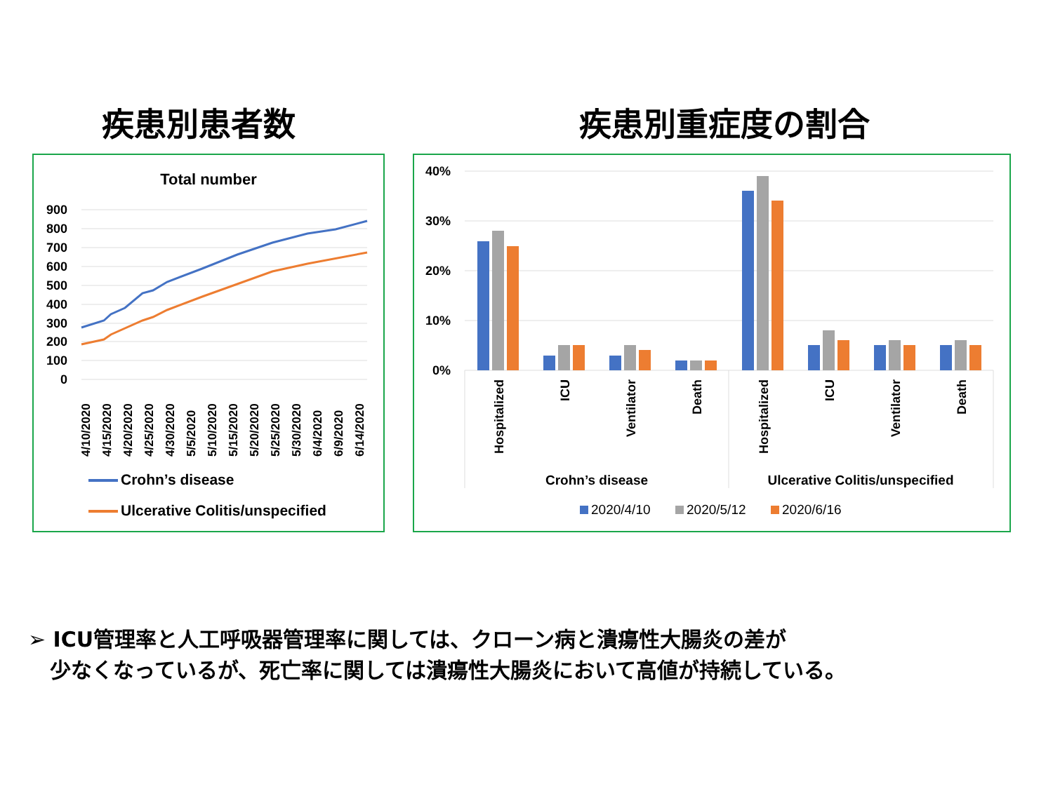疾患別患者数 疾患別重症度の割合
Total number
900
800
700
600
500
400
300
200
100
0
4/10/2020
4/15/2020
4/20/2020
4/25/2020
4/30/2020
5/5/2020
5/10/2020
5/15/2020
5/20/2020
5/25/2020
5/30/2020
6/4/2020
6/9/2020
6/14/2020
Crohn’s disease
Ulcerative Colitis/unspecified
40%
30%
20%
10%
0%
Hospitalized
ICU
Ventilator
Death
Hospitalized
ICU
Ventilator
Death
Crohn’s disease
Ulcerative Colitis/unspecified
2020/4/10
2020/5/12
2020/6/16
➢ ICU管理率と人工呼吸器管理率に関しては、クローン病と潰瘍性大腸炎の差が
少なくなっているが、死亡率に関しては潰瘍性大腸炎において高値が持続している。